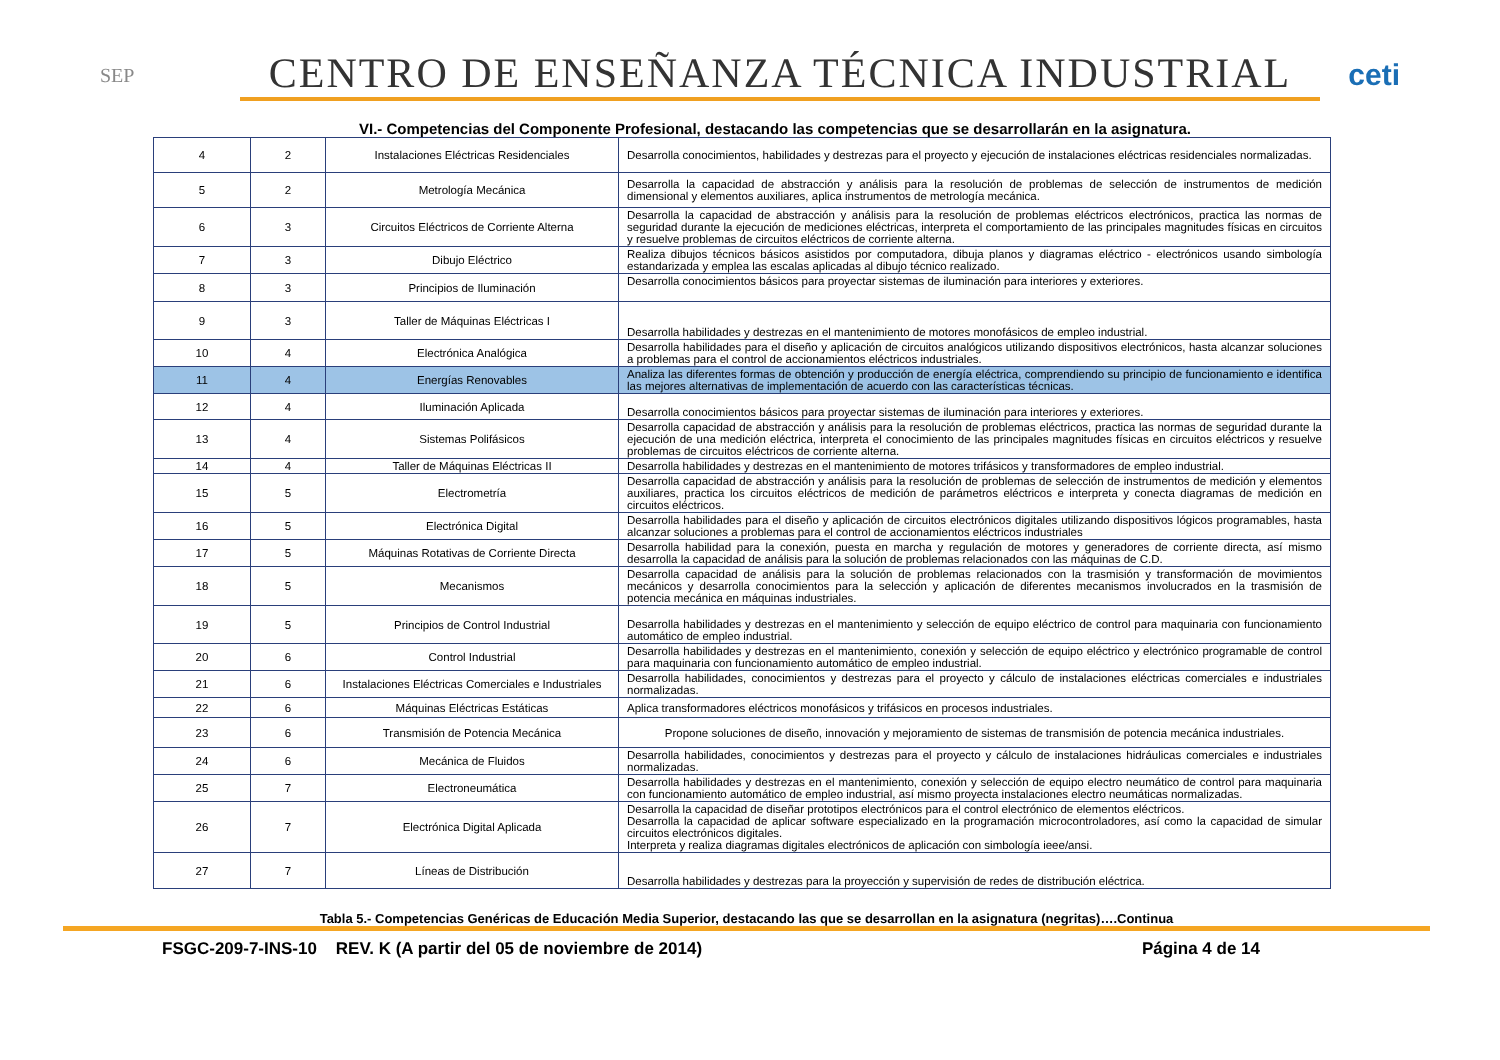SEP
CENTRO DE ENSEÑANZA TÉCNICA INDUSTRIAL
ceti
VI.- Competencias del Componente Profesional, destacando las competencias que se desarrollarán en la asignatura.
| 4 | 2 | Instalaciones Eléctricas Residenciales | Desarrolla conocimientos, habilidades y destrezas para el proyecto y ejecución de instalaciones eléctricas residenciales normalizadas. |
| 5 | 2 | Metrología Mecánica | Desarrolla la capacidad de abstracción y análisis para la resolución de problemas de selección de instrumentos de medición dimensional y elementos auxiliares, aplica instrumentos de metrología mecánica. |
| 6 | 3 | Circuitos Eléctricos de Corriente Alterna | Desarrolla la capacidad de abstracción y análisis para la resolución de problemas eléctricos electrónicos, practica las normas de seguridad durante la ejecución de mediciones eléctricas, interpreta el comportamiento de las principales magnitudes físicas en circuitos y resuelve problemas de circuitos eléctricos de corriente alterna. |
| 7 | 3 | Dibujo Eléctrico | Realiza dibujos técnicos básicos asistidos por computadora, dibuja planos y diagramas eléctrico - electrónicos usando simbología estandarizada y emplea las escalas aplicadas al dibujo técnico realizado. |
| 8 | 3 | Principios de Iluminación | Desarrolla conocimientos básicos para proyectar sistemas de iluminación para interiores y exteriores. |
| 9 | 3 | Taller de Máquinas Eléctricas I | Desarrolla habilidades y destrezas en el mantenimiento de motores monofásicos de empleo industrial. |
| 10 | 4 | Electrónica Analógica | Desarrolla habilidades para el diseño y aplicación de circuitos analógicos utilizando dispositivos electrónicos, hasta alcanzar soluciones a problemas para el control de accionamientos eléctricos industriales. |
| 11 | 4 | Energías Renovables | Analiza las diferentes formas de obtención y producción de energía eléctrica, comprendiendo su principio de funcionamiento e identifica las mejores alternativas de implementación de acuerdo con las características técnicas. |
| 12 | 4 | Iluminación Aplicada | Desarrolla conocimientos básicos para proyectar sistemas de iluminación para interiores y exteriores. |
| 13 | 4 | Sistemas Polifásicos | Desarrolla capacidad de abstracción y análisis para la resolución de problemas eléctricos, practica las normas de seguridad durante la ejecución de una medición eléctrica, interpreta el conocimiento de las principales magnitudes físicas en circuitos eléctricos y resuelve problemas de circuitos eléctricos de corriente alterna. |
| 14 | 4 | Taller de Máquinas Eléctricas II | Desarrolla habilidades y destrezas en el mantenimiento de motores trifásicos y transformadores de empleo industrial. |
| 15 | 5 | Electrometría | Desarrolla capacidad de abstracción y análisis para la resolución de problemas de selección de instrumentos de medición y elementos auxiliares, practica los circuitos eléctricos de medición de parámetros eléctricos e interpreta y conecta diagramas de medición en circuitos eléctricos. |
| 16 | 5 | Electrónica Digital | Desarrolla habilidades para el diseño y aplicación de circuitos electrónicos digitales utilizando dispositivos lógicos programables, hasta alcanzar soluciones a problemas para el control de accionamientos eléctricos industriales |
| 17 | 5 | Máquinas Rotativas de Corriente Directa | Desarrolla habilidad para la conexión, puesta en marcha y regulación de motores y generadores de corriente directa, así mismo desarrolla la capacidad de análisis para la solución de problemas relacionados con las máquinas de C.D. |
| 18 | 5 | Mecanismos | Desarrolla capacidad de análisis para la solución de problemas relacionados con la trasmisión y transformación de movimientos mecánicos y desarrolla conocimientos para la selección y aplicación de diferentes mecanismos involucrados en la trasmisión de potencia mecánica en máquinas industriales. |
| 19 | 5 | Principios de Control Industrial | Desarrolla habilidades y destrezas en el mantenimiento y selección de equipo eléctrico de control para maquinaria con funcionamiento automático de empleo industrial. |
| 20 | 6 | Control Industrial | Desarrolla habilidades y destrezas en el mantenimiento, conexión y selección de equipo eléctrico y electrónico programable de control para maquinaria con funcionamiento automático de empleo industrial. |
| 21 | 6 | Instalaciones Eléctricas Comerciales e Industriales | Desarrolla habilidades, conocimientos y destrezas para el proyecto y cálculo de instalaciones eléctricas comerciales e industriales normalizadas. |
| 22 | 6 | Máquinas Eléctricas Estáticas | Aplica transformadores eléctricos monofásicos y trifásicos en procesos industriales. |
| 23 | 6 | Transmisión de Potencia Mecánica | Propone soluciones de diseño, innovación y mejoramiento de sistemas de transmisión de potencia mecánica industriales. |
| 24 | 6 | Mecánica de Fluidos | Desarrolla habilidades, conocimientos y destrezas para el proyecto y cálculo de instalaciones hidráulicas comerciales e industriales normalizadas. |
| 25 | 7 | Electroneumática | Desarrolla habilidades y destrezas en el mantenimiento, conexión y selección de equipo electro neumático de control para maquinaria con funcionamiento automático de empleo industrial, así mismo proyecta instalaciones electro neumáticas normalizadas. |
| 26 | 7 | Electrónica Digital Aplicada | Desarrolla la capacidad de diseñar prototipos electrónicos para el control electrónico de elementos eléctricos. Desarrolla la capacidad de aplicar software especializado en la programación microcontroladores, así como la capacidad de simular circuitos electrónicos digitales. Interpreta y realiza diagramas digitales electrónicos de aplicación con simbología ieee/ansi. |
| 27 | 7 | Líneas de Distribución | Desarrolla habilidades y destrezas para la proyección y supervisión de redes de distribución eléctrica. |
Tabla 5.- Competencias Genéricas de Educación Media Superior, destacando las que se desarrollan en la asignatura (negritas)….Continua
FSGC-209-7-INS-10 REV. K (A partir del 05 de noviembre de 2014) Página 4 de 14